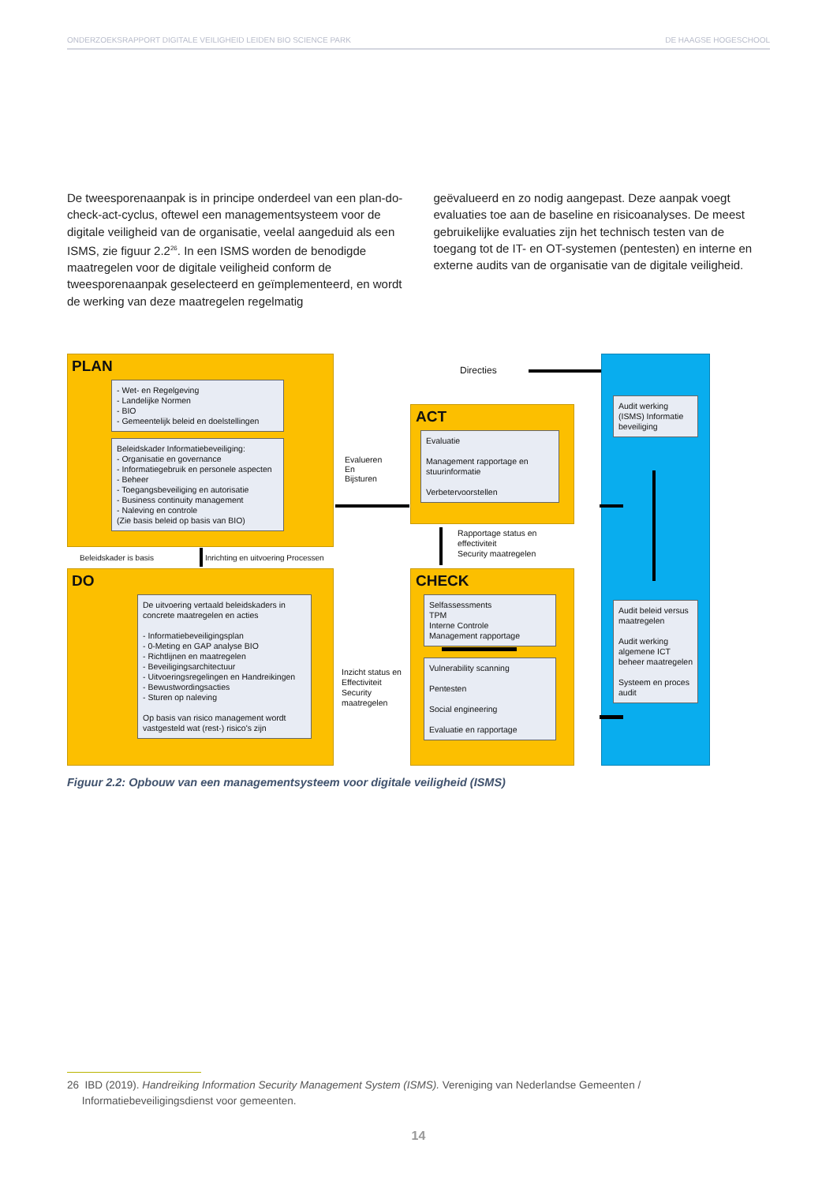ONDERZOEKSRAPPORT DIGITALE VEILIGHEID LEIDEN BIO SCIENCE PARK DE HAAGSE HOGESCHOOL
De tweesporenaanpak is in principe onderdeel van een plan-do-check-act-cyclus, oftewel een managementsysteem voor de digitale veiligheid van de organisatie, veelal aangeduid als een ISMS, zie figuur 2.2<sup>26</sup>. In een ISMS worden de benodigde maatregelen voor de digitale veiligheid conform de tweesporenaanpak geselecteerd en geïmplementeerd, en wordt de werking van deze maatregelen regelmatig
geëvalueerd en zo nodig aangepast. Deze aanpak voegt evaluaties toe aan de baseline en risicoanalyses. De meest gebruikelijke evaluaties zijn het technisch testen van de toegang tot de IT- en OT-systemen (pentesten) en interne en externe audits van de organisatie van de digitale veiligheid.
PLAN
- Wet- en Regelgeving
- Landelijke Normen
- BIO
- Gemeentelijk beleid en doelstellingen
Beleidskader Informatiebeveiliging:
- Organisatie en governance
- Informatiegebruik en personele aspecten
- Beheer
- Toegangsbeveiliging en autorisatie
- Business continuity management
- Naleving en controle
(Zie basis beleid op basis van BIO)
Directies
Evalueren
En
Bijsturen
ACT
Evaluatie
Management rapportage en stuurinformatie
Verbetervoorstellen
Rapportage status en effectiviteit
Security maatregelen
Beleidskader is basis Inrichting en uitvoering Processen
DO
De uitvoering vertaald beleidskaders in concrete maatregelen en acties
- Informatiebeveiligingsplan
- 0-Meting en GAP analyse BIO
- Richtlijnen en maatregelen
- Beveiligingsarchitectuur
- Uitvoeringsregelingen en Handreikingen
- Bewustwordingsacties
- Sturen op naleving
Op basis van risico management wordt vastgesteld wat (rest-) risico's zijn
Inzicht status en Effectiviteit Security maatregelen
CHECK
Selfassessments
TPM
Interne Controle
Management rapportage
Vulnerability scanning
Pentesten
Social engineering
Evaluatie en rapportage
Audit werking (ISMS) Informatie beveiliging
Audit beleid versus maatregelen
Audit werking algemene ICT beheer maatregelen
Systeem en proces audit
Figuur 2.2: Opbouw van een managementsysteem voor digitale veiligheid (ISMS)
26 IBD (2019). Handreiking Information Security Management System (ISMS). Vereniging van Nederlandse Gemeenten /
Informatiebeveiligingsdienst voor gemeenten.
14